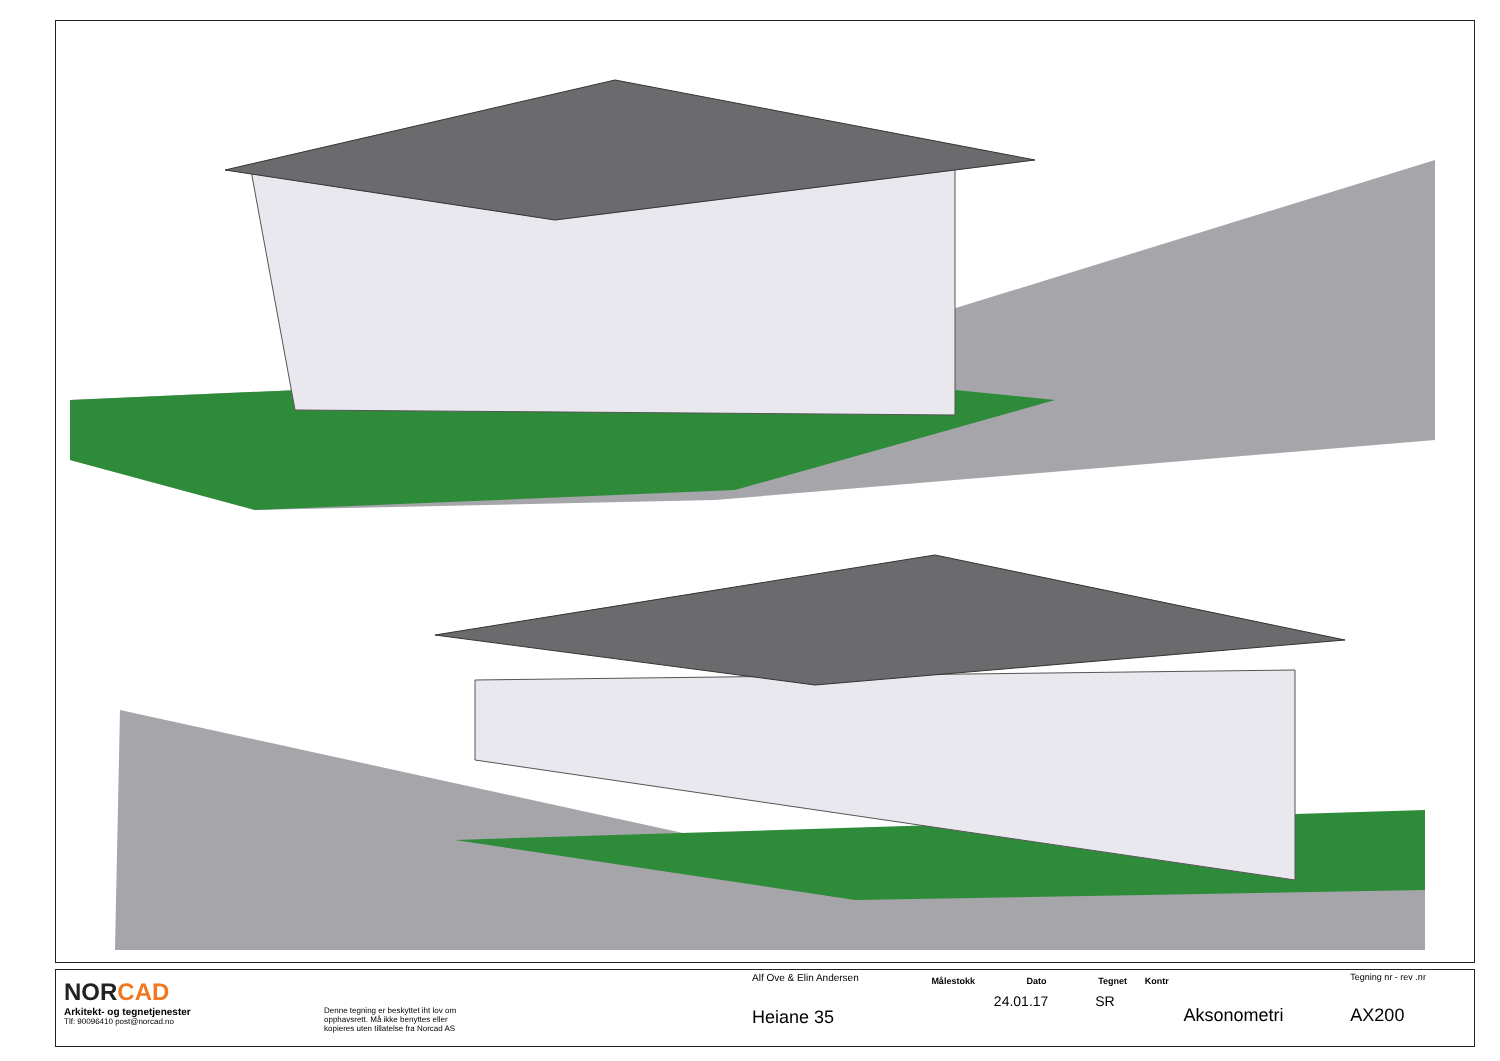NORCAD
Arkitekt- og tegnetjenester
Tlf: 90096410 post@norcad.no
Denne tegning er beskyttet iht lov om
opphavsrett. Må ikke benyttes eller
kopieres uten tillatelse fra Norcad AS
| Alf Ove & Elin Andersen | Målestokk | Dato | Tegnet | Kontr | | Tegning nr - rev .nr |
| Heiane 35 | | 24.01.17 | SR | | Aksonometri | AX200 |